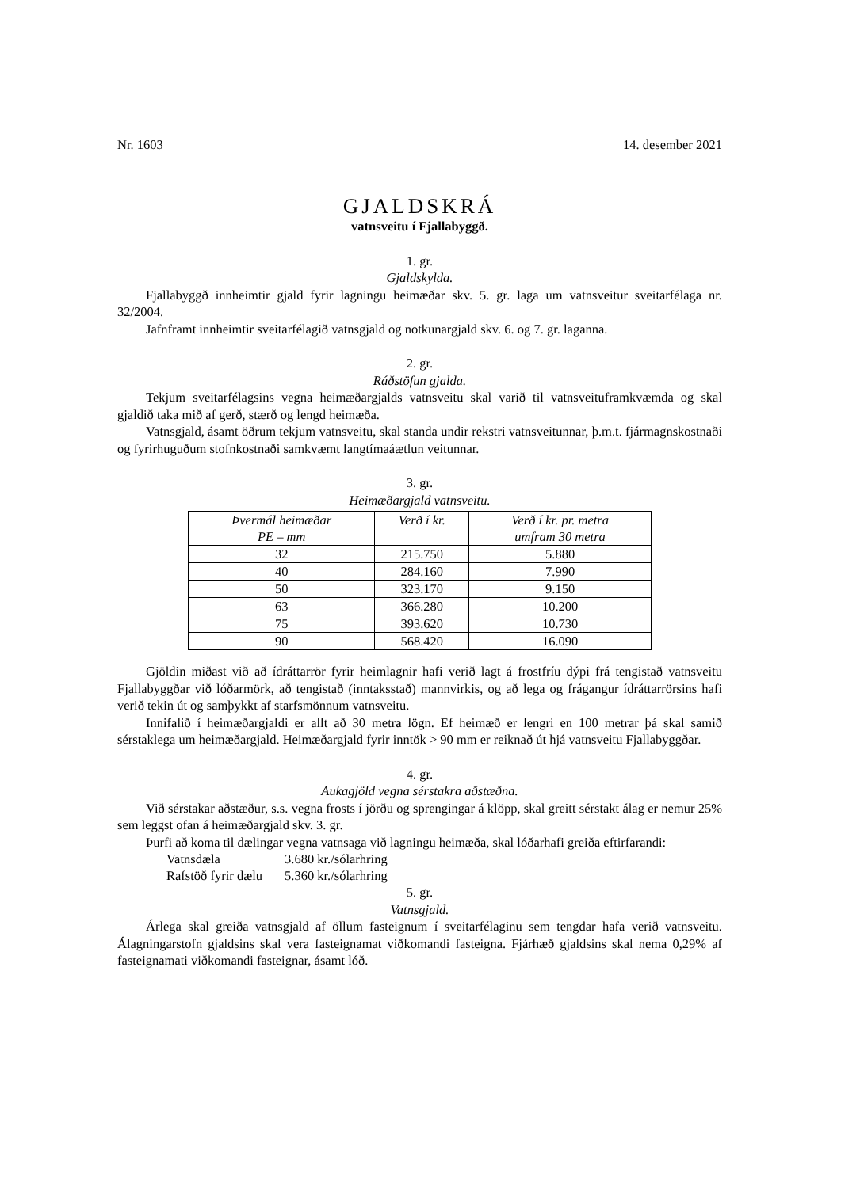Nr. 1603 14. desember 2021
GJALDSKRÁ
vatnsveitu í Fjallabyggð.
1. gr.
Gjaldskylda.
Fjallabyggð innheimtir gjald fyrir lagningu heimæðar skv. 5. gr. laga um vatnsveitur sveitarfélaga nr. 32/2004.
Jafnframt innheimtir sveitarfélagið vatnsgjald og notkunargjald skv. 6. og 7. gr. laganna.
2. gr.
Ráðstöfun gjalda.
Tekjum sveitarfélagsins vegna heimæðargjalds vatnsveitu skal varið til vatnsveituframkvæmda og skal gjaldið taka mið af gerð, stærð og lengd heimæða.
Vatnsgjald, ásamt öðrum tekjum vatnsveitu, skal standa undir rekstri vatnsveitunnar, þ.m.t. fjármagnskostnaði og fyrirhuguðum stofnkostnaði samkvæmt langtímaáætlun veitunnar.
3. gr.
Heimæðargjald vatnsveitu.
| Þvermál heimæðar PE – mm | Verð í kr. | Verð í kr. pr. metra umfram 30 metra |
| --- | --- | --- |
| 32 | 215.750 | 5.880 |
| 40 | 284.160 | 7.990 |
| 50 | 323.170 | 9.150 |
| 63 | 366.280 | 10.200 |
| 75 | 393.620 | 10.730 |
| 90 | 568.420 | 16.090 |
Gjöldin miðast við að ídráttarrör fyrir heimlagnir hafi verið lagt á frostfríu dýpi frá tengistað vatnsveitu Fjallabyggðar við lóðarmörk, að tengistað (inntaksstað) mannvirkis, og að lega og frágangur ídráttarrörsins hafi verið tekin út og samþykkt af starfsmönnum vatnsveitu.
Innifalið í heimæðargjaldi er allt að 30 metra lögn. Ef heimæð er lengri en 100 metrar þá skal samið sérstaklega um heimæðargjald. Heimæðargjald fyrir inntök > 90 mm er reiknað út hjá vatnsveitu Fjallabyggðar.
4. gr.
Aukagjöld vegna sérstakra aðstæðna.
Við sérstakar aðstæður, s.s. vegna frosts í jörðu og sprengingar á klöpp, skal greitt sérstakt álag er nemur 25% sem leggst ofan á heimæðargjald skv. 3. gr.
Þurfi að koma til dælingar vegna vatnsaga við lagningu heimæða, skal lóðarhafi greiða eftirfarandi:
| Vatnsdæla | 3.680 kr./sólarhring |
| Rafstöð fyrir dælu | 5.360 kr./sólarhring |
5. gr.
Vatnsgjald.
Árlega skal greiða vatnsgjald af öllum fasteignum í sveitarfélaginu sem tengdar hafa verið vatnsveitu. Álagningarstofn gjaldsins skal vera fasteignamat viðkomandi fasteigna. Fjárhæð gjaldsins skal nema 0,29% af fasteignamati viðkomandi fasteignar, ásamt lóð.